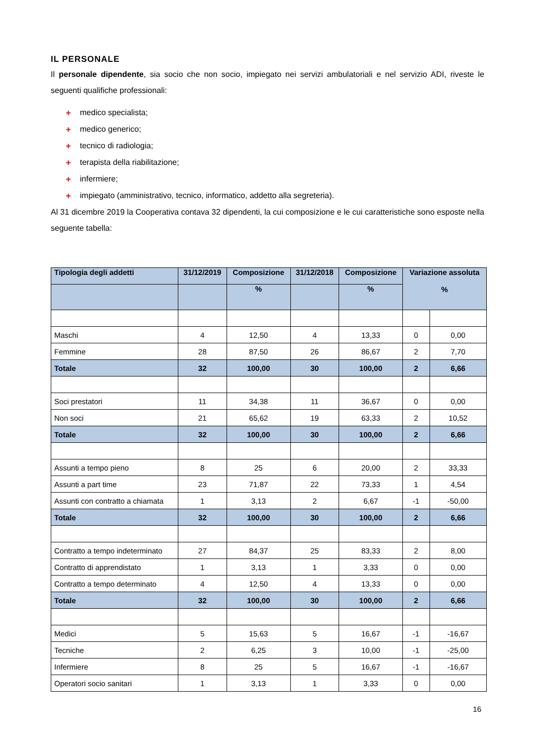IL PERSONALE
Il personale dipendente, sia socio che non socio, impiegato nei servizi ambulatoriali e nel servizio ADI, riveste le seguenti qualifiche professionali:
✚ medico specialista;
✚ medico generico;
✚ tecnico di radiologia;
✚ terapista della riabilitazione;
✚ infermiere;
✚ impiegato (amministrativo, tecnico, informatico, addetto alla segreteria).
Al 31 dicembre 2019 la Cooperativa contava 32 dipendenti, la cui composizione e le cui caratteristiche sono esposte nella seguente tabella:
| Tipologia degli addetti | 31/12/2019 | Composizione | 31/12/2018 | Composizione | Variazione assoluta % | |
| --- | --- | --- | --- | --- | --- | --- |
| | | % | | % | | |
| Maschi | 4 | 12,50 | 4 | 13,33 | 0 | 0,00 |
| Femmine | 28 | 87,50 | 26 | 86,67 | 2 | 7,70 |
| Totale | 32 | 100,00 | 30 | 100,00 | 2 | 6,66 |
| Soci prestatori | 11 | 34,38 | 11 | 36,67 | 0 | 0,00 |
| Non soci | 21 | 65,62 | 19 | 63,33 | 2 | 10,52 |
| Totale | 32 | 100,00 | 30 | 100,00 | 2 | 6,66 |
| Assunti a tempo pieno | 8 | 25 | 6 | 20,00 | 2 | 33,33 |
| Assunti a part time | 23 | 71,87 | 22 | 73,33 | 1 | 4,54 |
| Assunti con contratto a chiamata | 1 | 3,13 | 2 | 6,67 | -1 | -50,00 |
| Totale | 32 | 100,00 | 30 | 100,00 | 2 | 6,66 |
| Contratto a tempo indeterminato | 27 | 84,37 | 25 | 83,33 | 2 | 8,00 |
| Contratto di apprendistato | 1 | 3,13 | 1 | 3,33 | 0 | 0,00 |
| Contratto a tempo determinato | 4 | 12,50 | 4 | 13,33 | 0 | 0,00 |
| Totale | 32 | 100,00 | 30 | 100,00 | 2 | 6,66 |
| Medici | 5 | 15,63 | 5 | 16,67 | -1 | -16,67 |
| Tecniche | 2 | 6,25 | 3 | 10,00 | -1 | -25,00 |
| Infermiere | 8 | 25 | 5 | 16,67 | -1 | -16,67 |
| Operatori socio sanitari | 1 | 3,13 | 1 | 3,33 | 0 | 0,00 |
16